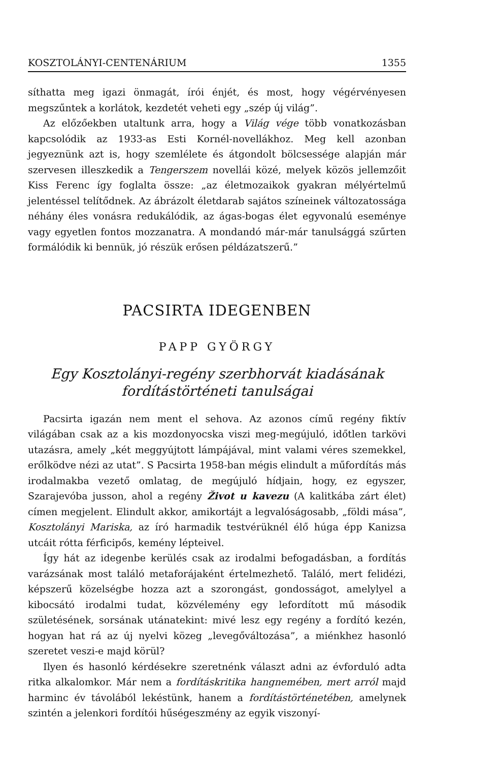KOSZTOLÁNYI-CENTENÁRIUM 1355
síthatta meg igazi önmagát, írói énjét, és most, hogy végérvényesen megszűntek a korlátok, kezdetét veheti egy „szép új világ”.
Az előzőekben utaltunk arra, hogy a Világ vége több vonatkozásban kapcsolódik az 1933-as Esti Kornél-novellákhoz. Meg kell azonban jegyeznünk azt is, hogy szemlélete és átgondolt bölcsessége alapján már szervesen illeszkedik a Tengerszem novellái közé, melyek közös jellemzőit Kiss Ferenc így foglalta össze: „az életmozaikok gyakran mélyértelmű jelentéssel telítődnek. Az ábrázolt életdarab sajátos színeinek változatossága néhány éles vonásra redukálódik, az ágas-bogas élet egyvonalú eseménye vagy egyetlen fontos mozzanatra. A mondandó már-már tanulsággá szűrten formálódik ki bennük, jó részük erősen példázatszerű.”
PACSIRTA IDEGENBEN
PAPP GYÖRGY
Egy Kosztolányi-regény szerbhorvát kiadásának fordítástörténeti tanulságai
Pacsirta igazán nem ment el sehova. Az azonos című regény fiktív világában csak az a kis mozdonyocska viszi meg-megújuló, időtlen tarkövi utazásra, amely „két meggyújtott lámpájával, mint valami véres szemekkel, erőlködve nézi az utat”. S Pacsirta 1958-ban mégis elindult a műfordítás más irodalmakba vezető omlatag, de megújuló hídjain, hogy, ez egyszer, Szarajevóba jusson, ahol a regény Život u kavezu (A kalitkába zárt élet) címen megjelent. Elindult akkor, amikortájt a legvalóságosabb, „földi mása”, Kosztolányi Mariska, az író harmadik testvérüknél élő húga épp Kanizsa utcáit rótta férficipős, kemény lépteivel.
Így hát az idegenbe kerülés csak az irodalmi befogadásban, a fordítás varázsának most találó metaforájaként értelmezhető. Találó, mert felidézi, képszerű közelségbe hozza azt a szorongást, gondosságot, amelylyel a kibocsátó irodalmi tudat, közvélemény egy lefordított mű második születésének, sorsának utánatekint: mivé lesz egy regény a fordító kezén, hogyan hat rá az új nyelvi közeg „levegőváltozása”, a miénkhez hasonló szeretet veszi-e majd körül?
Ilyen és hasonló kérdésekre szeretnénk választ adni az évforduló adta ritka alkalomkor. Már nem a fordításkritika hangnemében, mert arról majd harminc év távolából lekéstünk, hanem a fordítástörténetében, amelynek szintén a jelenkori fordítói hűségeszmény az egyik viszonyí-